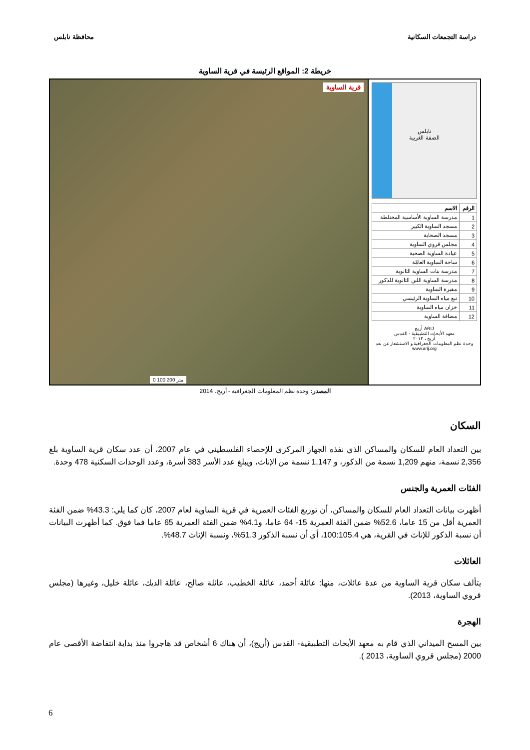دراسة التجمعات السكانية محافظة نابلس
خريطة 2: المواقع الرئيسة في قرية الساوية
نابلس
الضفة الغربية
| الرقم | الاسم |
| --- | --- |
| 1 | مدرسة الساوية الأساسية المختلطة |
| 2 | مسجد الساوية الكبير |
| 3 | مسجد الصحابة |
| 4 | مجلس قروي الساوية |
| 5 | عيادة الساوية الصحية |
| 6 | ساحة الساوية العامّة |
| 7 | مدرسة بنات الساوية الثانوية |
| 8 | مدرسة الساوية اللبن الثانوية للذكور |
| 9 | مقبرة الساوية |
| 10 | نبع مياه الساوية الرئيسي |
| 11 | خزان مياه الساوية |
| 12 | مضافة الساوية |
ARIJ أريج
معهد الأبحاث التطبيقية - القدس
أريج ، ٢٠١٣
وحدة نظم المعلومات الجغرافية و الاستشعار عن بعد
www.arij.org
قرية الساوية
0 100 200 متر
المصدر: وحدة نظم المعلومات الجغرافية - أريج، 2014
السكان
بين التعداد العام للسكان والمساكن الذي نفذه الجهاز المركزي للإحصاء الفلسطيني في عام 2007، أن عدد سكان قرية الساوية بلغ 2,356 نسمة، منهم 1,209 نسمة من الذكور، و 1,147 نسمة من الإناث، ويبلغ عدد الأسر 383 أسرة، وعدد الوحدات السكنية 478 وحدة.
الفئات العمرية والجنس
أظهرت بيانات التعداد العام للسكان والمساكن، أن توزيع الفئات العمرية في قرية الساوية لعام 2007، كان كما يلي: 43.3% ضمن الفئة العمرية أقل من 15 عاما، 52.6% ضمن الفئة العمرية 15- 64 عاما، و4.1% ضمن الفئة العمرية 65 عاما فما فوق. كما أظهرت البيانات أن نسبة الذكور للإناث في القرية، هي 100:105.4، أي أن نسبة الذكور 51.3%، ونسبة الإناث 48.7%.
العائلات
يتألف سكان قرية الساوية من عدة عائلات، منها: عائلة أحمد، عائلة الخطيب، عائلة صالح، عائلة الديك، عائلة خليل، وغيرها (مجلس قروي الساوية، 2013).
الهجرة
بين المسح الميداني الذي قام به معهد الأبحاث التطبيقية- القدس (أريج)، أن هناك 6 أشخاص قد هاجروا منذ بداية انتفاضة الأقصى عام 2000 (مجلس قروي الساوية، 2013 ).
6